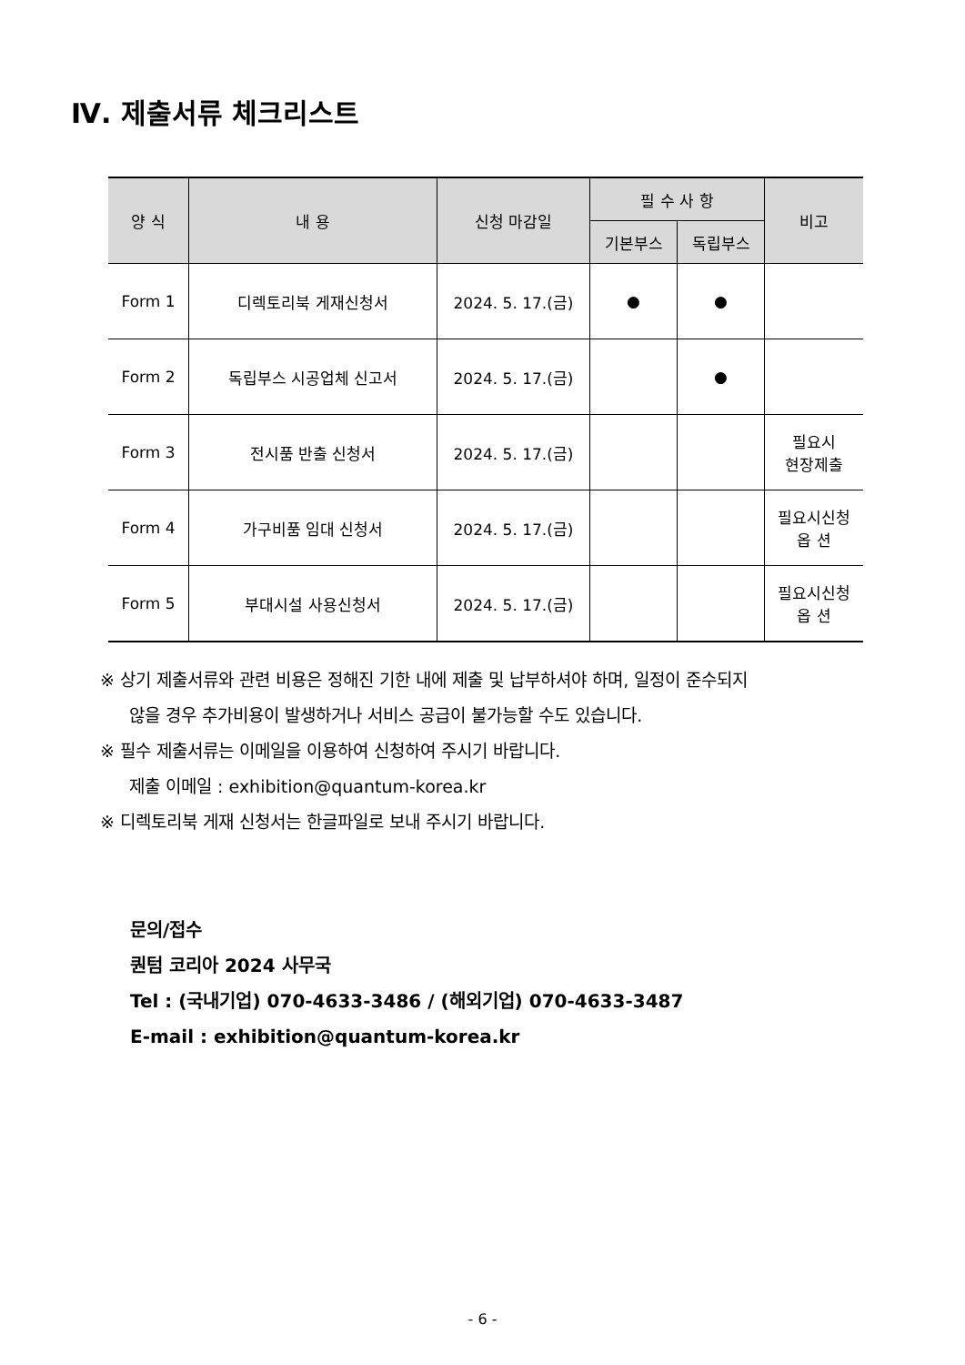Ⅳ. 제출서류 체크리스트
| 양 식 | 내 용 | 신청 마감일 | 필 수 사 항 | | 비고 |
| --- | --- | --- | --- | --- | --- |
| | | | 기본부스 | 독립부스 | |
| Form 1 | 디렉토리북 게재신청서 | 2024. 5. 17.(금) | ● | ● | |
| Form 2 | 독립부스 시공업체 신고서 | 2024. 5. 17.(금) | | ● | |
| Form 3 | 전시품 반출 신청서 | 2024. 5. 17.(금) | | | 필요시 현장제출 |
| Form 4 | 가구비품 임대 신청서 | 2024. 5. 17.(금) | | | 필요시신청 옵 션 |
| Form 5 | 부대시설 사용신청서 | 2024. 5. 17.(금) | | | 필요시신청 옵 션 |
※ 상기 제출서류와 관련 비용은 정해진 기한 내에 제출 및 납부하셔야 하며, 일정이 준수되지
않을 경우 추가비용이 발생하거나 서비스 공급이 불가능할 수도 있습니다.
※ 필수 제출서류는 이메일을 이용하여 신청하여 주시기 바랍니다.
제출 이메일 : exhibition@quantum-korea.kr
※ 디렉토리북 게재 신청서는 한글파일로 보내 주시기 바랍니다.
문의/접수
퀀텀 코리아 2024 사무국
Tel : (국내기업) 070-4633-3486 / (해외기업) 070-4633-3487
E-mail : exhibition@quantum-korea.kr
- 6 -